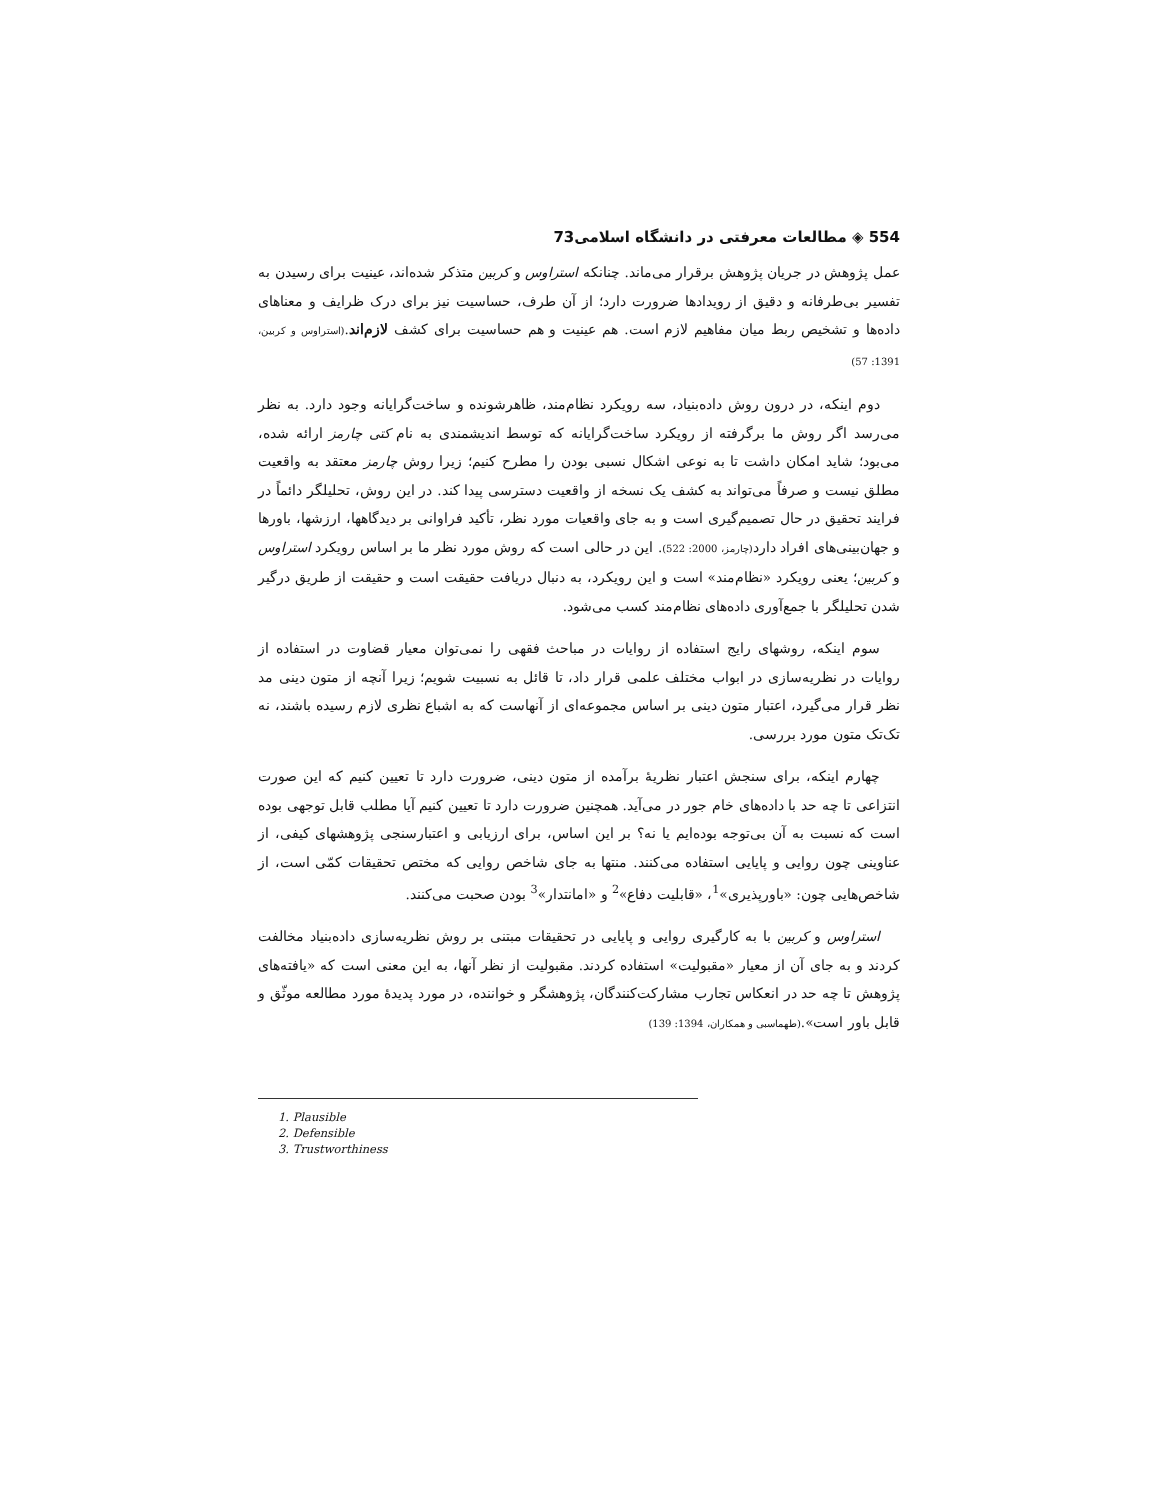554 ◈ مطالعات معرفتی در دانشگاه اسلامی73
عمل پژوهش در جریان پژوهش برقرار می‌ماند. چنانکه استراوس و کربین متذکر شده‌اند، عینیت برای رسیدن به تفسیر بی‌طرفانه و دقیق از رویدادها ضرورت دارد؛ از آن طرف، حساسیت نیز برای درک ظرایف و معناهای داده‌ها و تشخیص ربط میان مفاهیم لازم است. هم عینیت و هم حساسیت برای کشف لازم‌اند.(استراوس و کربین، 1391: 57)
دوم اینکه، در درون روش داده‌بنیاد، سه رویکرد نظام‌مند، ظاهرشونده و ساخت‌گرایانه وجود دارد. به نظر می‌رسد اگر روش ما برگرفته از رویکرد ساخت‌گرایانه که توسط اندیشمندی به نام کتی چارمز ارائه شده، می‌بود؛ شاید امکان داشت تا به نوعی اشکال نسبی بودن را مطرح کنیم؛ زیرا روش چارمز معتقد به واقعیت مطلق نیست و صرفاً می‌تواند به کشف یک نسخه از واقعیت دسترسی پیدا کند. در این روش، تحلیلگر دائماً در فرایند تحقیق در حال تصمیم‌گیری است و به جای واقعیات مورد نظر، تأکید فراوانی بر دیدگاهها، ارزشها، باورها و جهان‌بینی‌های افراد دارد(چارمز، 2000: 522). این در حالی است که روش مورد نظر ما بر اساس رویکرد استراوس و کربین؛ یعنی رویکرد «نظام‌مند» است و این رویکرد، به دنبال دریافت حقیقت است و حقیقت از طریق درگیر شدن تحلیلگر با جمع‌آوری داده‌های نظام‌مند کسب می‌شود.
سوم اینکه، روشهای رایج استفاده از روایات در مباحث فقهی را نمی‌توان معیار قضاوت در استفاده از روایات در نظریه‌سازی در ابواب مختلف علمی قرار داد، تا قائل به نسبیت شویم؛ زیرا آنچه از متون دینی مد نظر قرار می‌گیرد، اعتبار متون دینی بر اساس مجموعه‌ای از آنهاست که به اشباع نظری لازم رسیده باشند، نه تک‌تک متون مورد بررسی.
چهارم اینکه، برای سنجش اعتبار نظریهٔ برآمده از متون دینی، ضرورت دارد تا تعیین کنیم که این صورت انتزاعی تا چه حد با داده‌های خام جور در می‌آید. همچنین ضرورت دارد تا تعیین کنیم آیا مطلب قابل توجهی بوده است که نسبت به آن بی‌توجه بوده‌ایم یا نه؟ بر این اساس، برای ارزیابی و اعتبارسنجی پژوهشهای کیفی، از عناوینی چون روایی و پایایی استفاده می‌کنند. منتها به جای شاخص روایی که مختص تحقیقات کمّی است، از شاخص‌هایی چون: «باورپذیری»<sup>1</sup>، «قابلیت دفاع»<sup>2</sup> و «امانتدار»<sup>3</sup> بودن صحبت می‌کنند.
استراوس و کربین با به کارگیری روایی و پایایی در تحقیقات مبتنی بر روش نظریه‌سازی داده‌بنیاد مخالفت کردند و به جای آن از معیار «مقبولیت» استفاده کردند. مقبولیت از نظر آنها، به این معنی است که «یافته‌های پژوهش تا چه حد در انعکاس تجارب مشارکت‌کنندگان، پژوهشگر و خواننده، در مورد پدیدهٔ مورد مطالعه موثّق و قابل باور است».(طهماسبی و همکاران، 1394: 139)
1. Plausible
2. Defensible
3. Trustworthiness